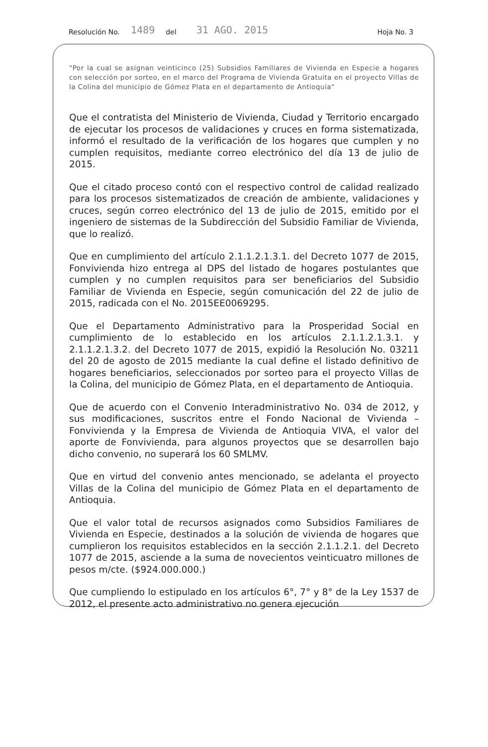Resolución No. 1489 del 31 AGO. 2015 Hoja No. 3
"Por la cual se asignan veinticinco (25) Subsidios Familiares de Vivienda en Especie a hogares con selección por sorteo, en el marco del Programa de Vivienda Gratuita en el proyecto Villas de la Colina del municipio de Gómez Plata en el departamento de Antioquia"
Que el contratista del Ministerio de Vivienda, Ciudad y Territorio encargado de ejecutar los procesos de validaciones y cruces en forma sistematizada, informó el resultado de la verificación de los hogares que cumplen y no cumplen requisitos, mediante correo electrónico del día 13 de julio de 2015.
Que el citado proceso contó con el respectivo control de calidad realizado para los procesos sistematizados de creación de ambiente, validaciones y cruces, según correo electrónico del 13 de julio de 2015, emitido por el ingeniero de sistemas de la Subdirección del Subsidio Familiar de Vivienda, que lo realizó.
Que en cumplimiento del artículo 2.1.1.2.1.3.1. del Decreto 1077 de 2015, Fonvivienda hizo entrega al DPS del listado de hogares postulantes que cumplen y no cumplen requisitos para ser beneficiarios del Subsidio Familiar de Vivienda en Especie, según comunicación del 22 de julio de 2015, radicada con el No. 2015EE0069295.
Que el Departamento Administrativo para la Prosperidad Social en cumplimiento de lo establecido en los artículos 2.1.1.2.1.3.1. y 2.1.1.2.1.3.2. del Decreto 1077 de 2015, expidió la Resolución No. 03211 del 20 de agosto de 2015 mediante la cual define el listado definitivo de hogares beneficiarios, seleccionados por sorteo para el proyecto Villas de la Colina, del municipio de Gómez Plata, en el departamento de Antioquia.
Que de acuerdo con el Convenio Interadministrativo No. 034 de 2012, y sus modificaciones, suscritos entre el Fondo Nacional de Vivienda – Fonvivienda y la Empresa de Vivienda de Antioquia VIVA, el valor del aporte de Fonvivienda, para algunos proyectos que se desarrollen bajo dicho convenio, no superará los 60 SMLMV.
Que en virtud del convenio antes mencionado, se adelanta el proyecto Villas de la Colina del municipio de Gómez Plata en el departamento de Antioquia.
Que el valor total de recursos asignados como Subsidios Familiares de Vivienda en Especie, destinados a la solución de vivienda de hogares que cumplieron los requisitos establecidos en la sección 2.1.1.2.1. del Decreto 1077 de 2015, asciende a la suma de novecientos veinticuatro millones de pesos m/cte. ($924.000.000.)
Que cumpliendo lo estipulado en los artículos 6°, 7° y 8° de la Ley 1537 de 2012, el presente acto administrativo no genera ejecución